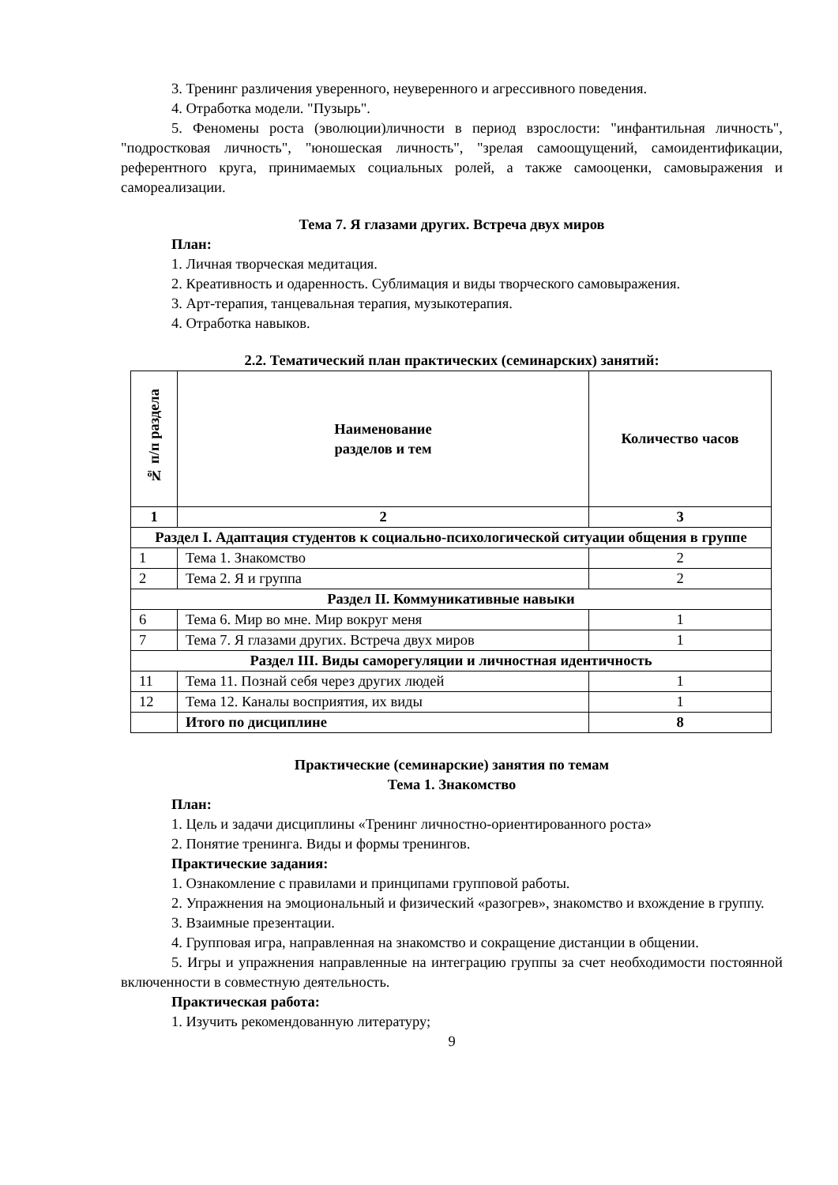3. Тренинг различения уверенного, неуверенного и агрессивного поведения.
4. Отработка модели. "Пузырь".
5. Феномены роста (эволюции)личности в период взрослости: "инфантильная личность", "подростковая личность", "юношеская личность", "зрелая самоощущений, самоидентификации, референтного круга, принимаемых социальных ролей, а также самооценки, самовыражения и самореализации.
Тема 7. Я глазами других. Встреча двух миров
План:
1. Личная творческая медитация.
2. Креативность и одаренность. Сублимация и виды творческого самовыражения.
3. Арт-терапия, танцевальная терапия, музыкотерапия.
4. Отработка навыков.
2.2. Тематический план практических (семинарских) занятий:
| № п/п раздела | Наименование разделов и тем | Количество часов |
| --- | --- | --- |
| 1 | 2 | 3 |
| Раздел I. Адаптация студентов к социально-психологической ситуации общения в группе | | |
| 1 | Тема 1. Знакомство | 2 |
| 2 | Тема 2. Я и группа | 2 |
| Раздел II. Коммуникативные навыки | | |
| 6 | Тема 6. Мир во мне. Мир вокруг меня | 1 |
| 7 | Тема 7. Я глазами других. Встреча двух миров | 1 |
| Раздел III. Виды саморегуляции и личностная идентичность | | |
| 11 | Тема 11. Познай себя через других людей | 1 |
| 12 | Тема 12. Каналы восприятия, их виды | 1 |
| | Итого по дисциплине | 8 |
Практические (семинарские) занятия по темам
Тема 1. Знакомство
План:
1. Цель и задачи дисциплины «Тренинг личностно-ориентированного роста»
2. Понятие тренинга. Виды и формы тренингов.
Практические задания:
1. Ознакомление с правилами и принципами групповой работы.
2. Упражнения на эмоциональный и физический «разогрев», знакомство и вхождение в группу.
3. Взаимные презентации.
4. Групповая игра, направленная на знакомство и сокращение дистанции в общении.
5. Игры и упражнения направленные на интеграцию группы за счет необходимости постоянной включенности в совместную деятельность.
Практическая работа:
1. Изучить рекомендованную литературу;
9